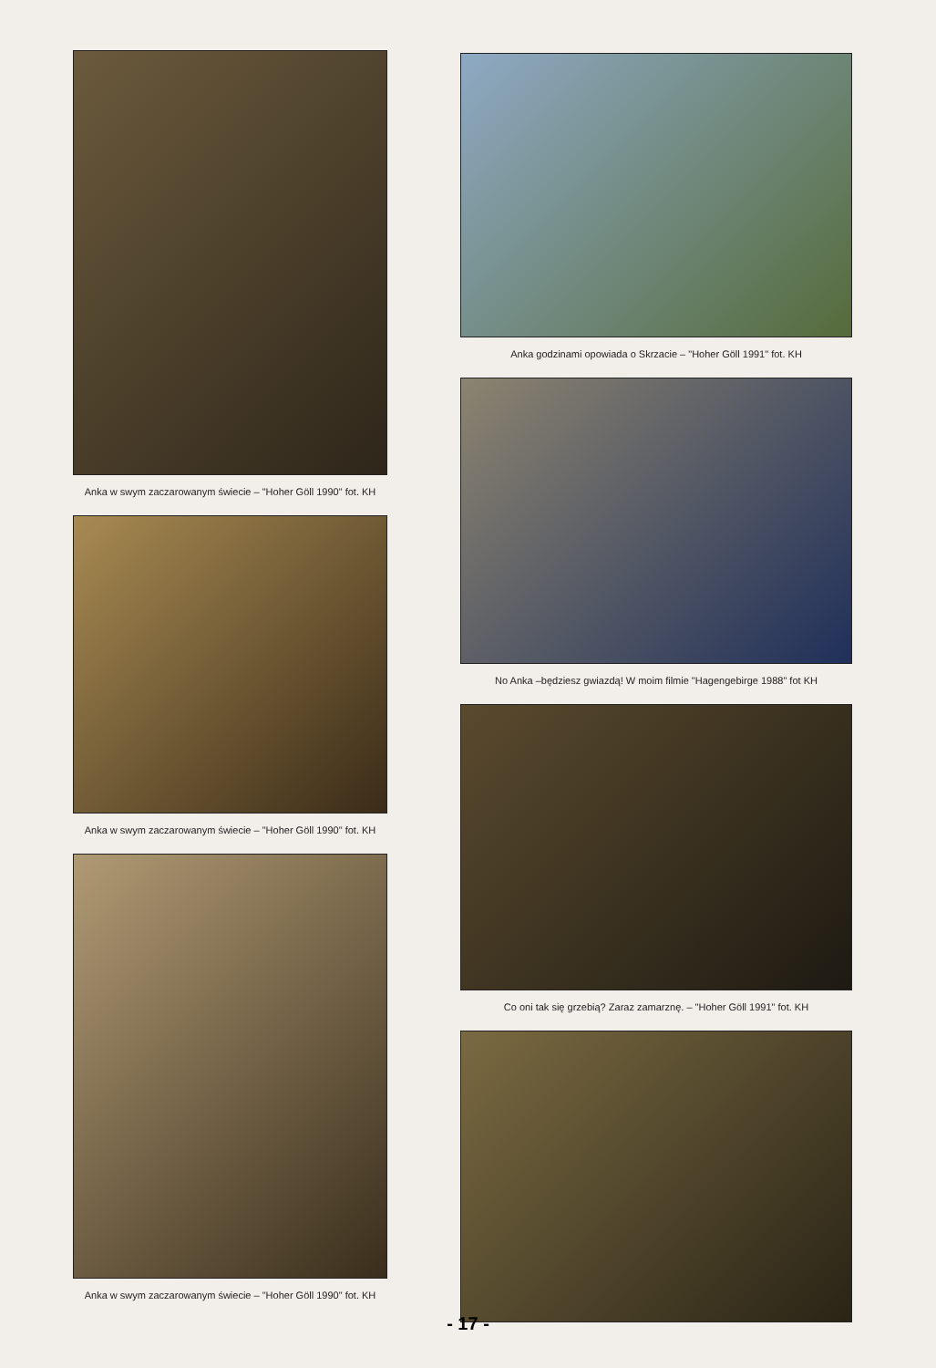Anka w swym zaczarowanym świecie – "Hoher Göll 1990" fot. KH
Anka w swym zaczarowanym świecie – "Hoher Göll 1990" fot. KH
Anka w swym zaczarowanym świecie – "Hoher Göll 1990" fot. KH
Anka godzinami opowiada o Skrzacie – "Hoher Göll 1991" fot. KH
No Anka –będziesz gwiazdą! W moim filmie "Hagengebirge 1988" fot KH
Co oni tak się grzebią? Zaraz zamarznę. – "Hoher Göll 1991" fot. KH
- 17 -